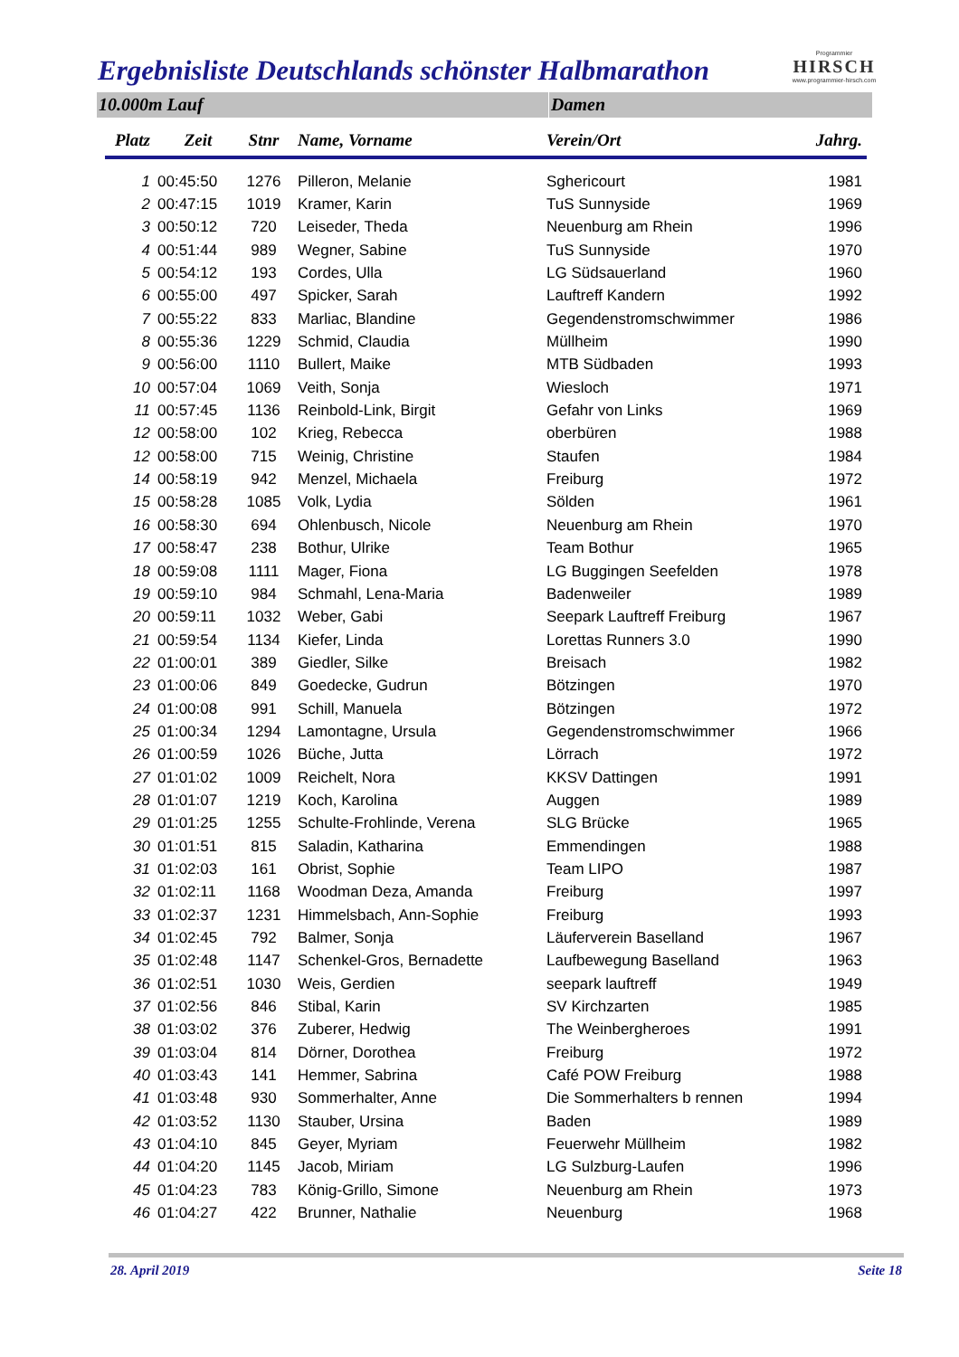Ergebnisliste Deutschlands schönster Halbmarathon
Programmier
HIRSCH
www.programmier-hirsch.com
10.000m Lauf Damen
| Platz | Zeit | Stnr | Name, Vorname | Verein/Ort | Jahrg. |
| --- | --- | --- | --- | --- | --- |
| 1 | 00:45:50 | 1276 | Pilleron, Melanie | Sghericourt | 1981 |
| 2 | 00:47:15 | 1019 | Kramer, Karin | TuS Sunnyside | 1969 |
| 3 | 00:50:12 | 720 | Leiseder, Theda | Neuenburg am Rhein | 1996 |
| 4 | 00:51:44 | 989 | Wegner, Sabine | TuS Sunnyside | 1970 |
| 5 | 00:54:12 | 193 | Cordes, Ulla | LG Südsauerland | 1960 |
| 6 | 00:55:00 | 497 | Spicker, Sarah | Lauftreff Kandern | 1992 |
| 7 | 00:55:22 | 833 | Marliac, Blandine | Gegendenstromschwimmer | 1986 |
| 8 | 00:55:36 | 1229 | Schmid, Claudia | Müllheim | 1990 |
| 9 | 00:56:00 | 1110 | Bullert, Maike | MTB Südbaden | 1993 |
| 10 | 00:57:04 | 1069 | Veith, Sonja | Wiesloch | 1971 |
| 11 | 00:57:45 | 1136 | Reinbold-Link, Birgit | Gefahr von Links | 1969 |
| 12 | 00:58:00 | 102 | Krieg, Rebecca | oberbüren | 1988 |
| 12 | 00:58:00 | 715 | Weinig, Christine | Staufen | 1984 |
| 14 | 00:58:19 | 942 | Menzel, Michaela | Freiburg | 1972 |
| 15 | 00:58:28 | 1085 | Volk, Lydia | Sölden | 1961 |
| 16 | 00:58:30 | 694 | Ohlenbusch, Nicole | Neuenburg am Rhein | 1970 |
| 17 | 00:58:47 | 238 | Bothur, Ulrike | Team Bothur | 1965 |
| 18 | 00:59:08 | 1111 | Mager, Fiona | LG Buggingen Seefelden | 1978 |
| 19 | 00:59:10 | 984 | Schmahl, Lena-Maria | Badenweiler | 1989 |
| 20 | 00:59:11 | 1032 | Weber, Gabi | Seepark Lauftreff Freiburg | 1967 |
| 21 | 00:59:54 | 1134 | Kiefer, Linda | Lorettas Runners 3.0 | 1990 |
| 22 | 01:00:01 | 389 | Giedler, Silke | Breisach | 1982 |
| 23 | 01:00:06 | 849 | Goedecke, Gudrun | Bötzingen | 1970 |
| 24 | 01:00:08 | 991 | Schill, Manuela | Bötzingen | 1972 |
| 25 | 01:00:34 | 1294 | Lamontagne, Ursula | Gegendenstromschwimmer | 1966 |
| 26 | 01:00:59 | 1026 | Büche, Jutta | Lörrach | 1972 |
| 27 | 01:01:02 | 1009 | Reichelt, Nora | KKSV Dattingen | 1991 |
| 28 | 01:01:07 | 1219 | Koch, Karolina | Auggen | 1989 |
| 29 | 01:01:25 | 1255 | Schulte-Frohlinde, Verena | SLG Brücke | 1965 |
| 30 | 01:01:51 | 815 | Saladin, Katharina | Emmendingen | 1988 |
| 31 | 01:02:03 | 161 | Obrist, Sophie | Team LIPO | 1987 |
| 32 | 01:02:11 | 1168 | Woodman Deza, Amanda | Freiburg | 1997 |
| 33 | 01:02:37 | 1231 | Himmelsbach, Ann-Sophie | Freiburg | 1993 |
| 34 | 01:02:45 | 792 | Balmer, Sonja | Läuferverein Baselland | 1967 |
| 35 | 01:02:48 | 1147 | Schenkel-Gros, Bernadette | Laufbewegung Baselland | 1963 |
| 36 | 01:02:51 | 1030 | Weis, Gerdien | seepark lauftreff | 1949 |
| 37 | 01:02:56 | 846 | Stibal, Karin | SV Kirchzarten | 1985 |
| 38 | 01:03:02 | 376 | Zuberer, Hedwig | The Weinbergheroes | 1991 |
| 39 | 01:03:04 | 814 | Dörner, Dorothea | Freiburg | 1972 |
| 40 | 01:03:43 | 141 | Hemmer, Sabrina | Café POW Freiburg | 1988 |
| 41 | 01:03:48 | 930 | Sommerhalter, Anne | Die Sommerhalters b rennen | 1994 |
| 42 | 01:03:52 | 1130 | Stauber, Ursina | Baden | 1989 |
| 43 | 01:04:10 | 845 | Geyer, Myriam | Feuerwehr Müllheim | 1982 |
| 44 | 01:04:20 | 1145 | Jacob, Miriam | LG Sulzburg-Laufen | 1996 |
| 45 | 01:04:23 | 783 | König-Grillo, Simone | Neuenburg am Rhein | 1973 |
| 46 | 01:04:27 | 422 | Brunner, Nathalie | Neuenburg | 1968 |
28. April 2019 Seite 18